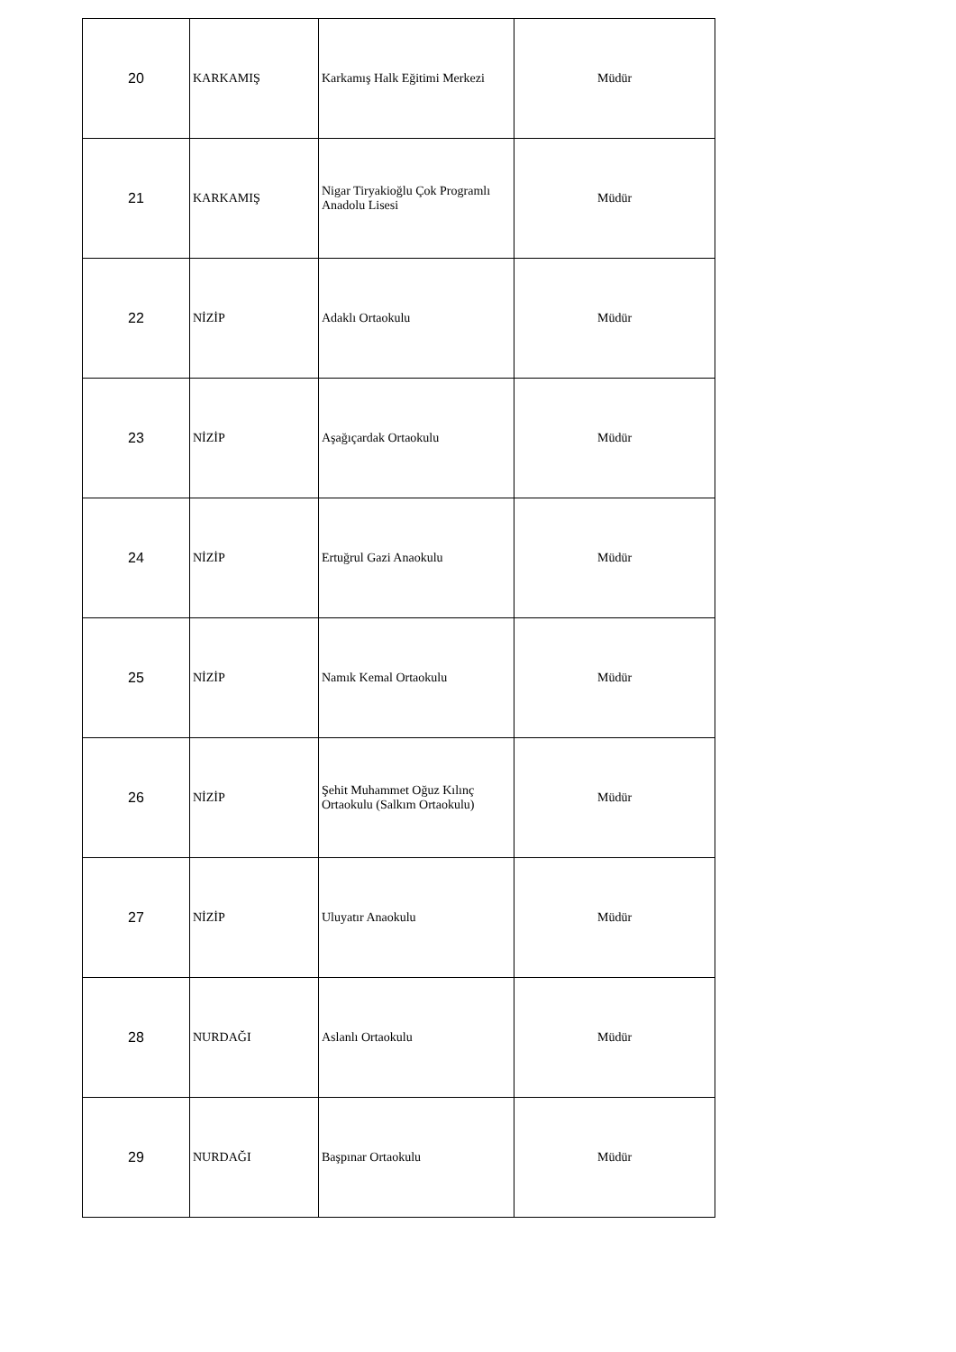| 20 | KARKAMIŞ | Karkamış Halk Eğitimi Merkezi | Müdür |
| 21 | KARKAMIŞ | Nigar Tiryakioğlu Çok Programlı Anadolu Lisesi | Müdür |
| 22 | NİZİP | Adaklı Ortaokulu | Müdür |
| 23 | NİZİP | Aşağıçardak Ortaokulu | Müdür |
| 24 | NİZİP | Ertuğrul Gazi Anaokulu | Müdür |
| 25 | NİZİP | Namık Kemal Ortaokulu | Müdür |
| 26 | NİZİP | Şehit Muhammet Oğuz Kılınç Ortaokulu (Salkım Ortaokulu) | Müdür |
| 27 | NİZİP | Uluyatır Anaokulu | Müdür |
| 28 | NURDAĞI | Aslanlı Ortaokulu | Müdür |
| 29 | NURDAĞI | Başpınar Ortaokulu | Müdür |